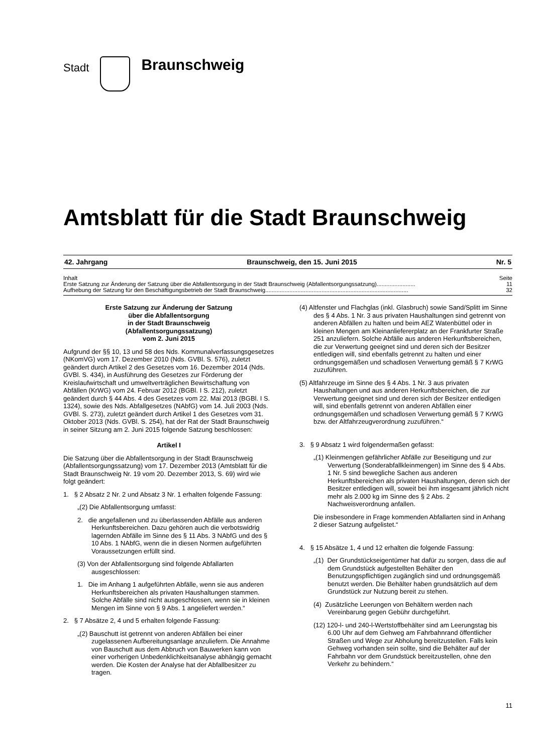Stadt
Braunschweig
Amtsblatt für die Stadt Braunschweig
42. Jahrgang Braunschweig, den 15. Juni 2015 Nr. 5
Inhalt Seite
Erste Satzung zur Änderung der Satzung über die Abfallentsorgung in der Stadt Braunschweig (Abfallentsorgungssatzung)........................ 11
Aufhebung der Satzung für den Beschäftigungsbetrieb der Stadt Braunschweig......................................................................................... 32
Erste Satzung zur Änderung der Satzung
über die Abfallentsorgung
in der Stadt Braunschweig
(Abfallentsorgungssatzung)
vom 2. Juni 2015
Aufgrund der §§ 10, 13 und 58 des Nds. Kommunalverfassungsgesetzes (NKomVG) vom 17. Dezember 2010 (Nds. GVBl. S. 576), zuletzt geändert durch Artikel 2 des Gesetzes vom 16. Dezember 2014 (Nds. GVBl. S. 434), in Ausführung des Gesetzes zur Förderung der Kreislaufwirtschaft und umweltverträglichen Bewirtschaftung von Abfällen (KrWG) vom 24. Februar 2012 (BGBl. I S. 212), zuletzt geändert durch § 44 Abs. 4 des Gesetzes vom 22. Mai 2013 (BGBl. I S. 1324), sowie des Nds. Abfallgesetzes (NAbfG) vom 14. Juli 2003 (Nds. GVBl. S. 273), zuletzt geändert durch Artikel 1 des Gesetzes vom 31. Oktober 2013 (Nds. GVBl. S. 254), hat der Rat der Stadt Braunschweig in seiner Sitzung am 2. Juni 2015 folgende Satzung beschlossen:
Artikel I
Die Satzung über die Abfallentsorgung in der Stadt Braunschweig (Abfallentsorgungssatzung) vom 17. Dezember 2013 (Amtsblatt für die Stadt Braunschweig Nr. 19 vom 20. Dezember 2013, S. 69) wird wie folgt geändert:
1. § 2 Absatz 2 Nr. 2 und Absatz 3 Nr. 1 erhalten folgende Fassung:
„(2) Die Abfallentsorgung umfasst:
2. die angefallenen und zu überlassenden Abfälle aus anderen Herkunftsbereichen. Dazu gehören auch die verbotswidrig lagernden Abfälle im Sinne des § 11 Abs. 3 NAbfG und des § 10 Abs. 1 NAbfG, wenn die in diesen Normen aufgeführten Voraussetzungen erfüllt sind.
(3) Von der Abfallentsorgung sind folgende Abfallarten ausgeschlossen:
1. Die im Anhang 1 aufgeführten Abfälle, wenn sie aus anderen Herkunftsbereichen als privaten Haushaltungen stammen.
Solche Abfälle sind nicht ausgeschlossen, wenn sie in kleinen Mengen im Sinne von § 9 Abs. 1 angeliefert werden.“
2. § 7 Absätze 2, 4 und 5 erhalten folgende Fassung:
„(2) Bauschutt ist getrennt von anderen Abfällen bei einer zugelassenen Aufbereitungsanlage anzuliefern. Die Annahme von Bauschutt aus dem Abbruch von Bauwerken kann von einer vorherigen Unbedenklichkeitsanalyse abhängig gemacht werden. Die Kosten der Analyse hat der Abfallbesitzer zu tragen.
(4) Altfenster und Flachglas (inkl. Glasbruch) sowie Sand/Splitt im Sinne des § 4 Abs. 1 Nr. 3 aus privaten Haushaltungen sind getrennt von anderen Abfällen zu halten und beim AEZ Watenbüttel oder in kleinen Mengen am Kleinanliefererplatz an der Frankfurter Straße 251 anzuliefern. Solche Abfälle aus anderen Herkunftsbereichen, die zur Verwertung geeignet sind und deren sich der Besitzer entledigen will, sind ebenfalls getrennt zu halten und einer ordnungsgemäßen und schadlosen Verwertung gemäß § 7 KrWG zuzuführen.
(5) Altfahrzeuge im Sinne des § 4 Abs. 1 Nr. 3 aus privaten Haushaltungen und aus anderen Herkunftsbereichen, die zur Verwertung geeignet sind und deren sich der Besitzer entledigen will, sind ebenfalls getrennt von anderen Abfällen einer ordnungsgemäßen und schadlosen Verwertung gemäß § 7 KrWG bzw. der Altfahrzeugverordnung zuzuführen.“
3. § 9 Absatz 1 wird folgendermaßen gefasst:
„(1) Kleinmengen gefährlicher Abfälle zur Beseitigung und zur Verwertung (Sonderabfallkleinmengen) im Sinne des § 4 Abs. 1 Nr. 5 sind bewegliche Sachen aus anderen Herkunftsbereichen als privaten Haushaltungen, deren sich der Besitzer entledigen will, soweit bei ihm insgesamt jährlich nicht mehr als 2.000 kg im Sinne des § 2 Abs. 2 Nachweisverordnung anfallen.
Die insbesondere in Frage kommenden Abfallarten sind in Anhang 2 dieser Satzung aufgelistet.“
4. § 15 Absätze 1, 4 und 12 erhalten die folgende Fassung:
„(1) Der Grundstückseigentümer hat dafür zu sorgen, dass die auf dem Grundstück aufgestellten Behälter den Benutzungspflichtigen zugänglich sind und ordnungsgemäß benutzt werden. Die Behälter haben grundsätzlich auf dem Grundstück zur Nutzung bereit zu stehen.
(4) Zusätzliche Leerungen von Behältern werden nach Vereinbarung gegen Gebühr durchgeführt.
(12) 120-l- und 240-l-Wertstoffbehälter sind am Leerungstag bis 6.00 Uhr auf dem Gehweg am Fahrbahnrand öffentlicher Straßen und Wege zur Abholung bereitzustellen. Falls kein Gehweg vorhanden sein sollte, sind die Behälter auf der Fahrbahn vor dem Grundstück bereitzustellen, ohne den Verkehr zu behindern.“
11